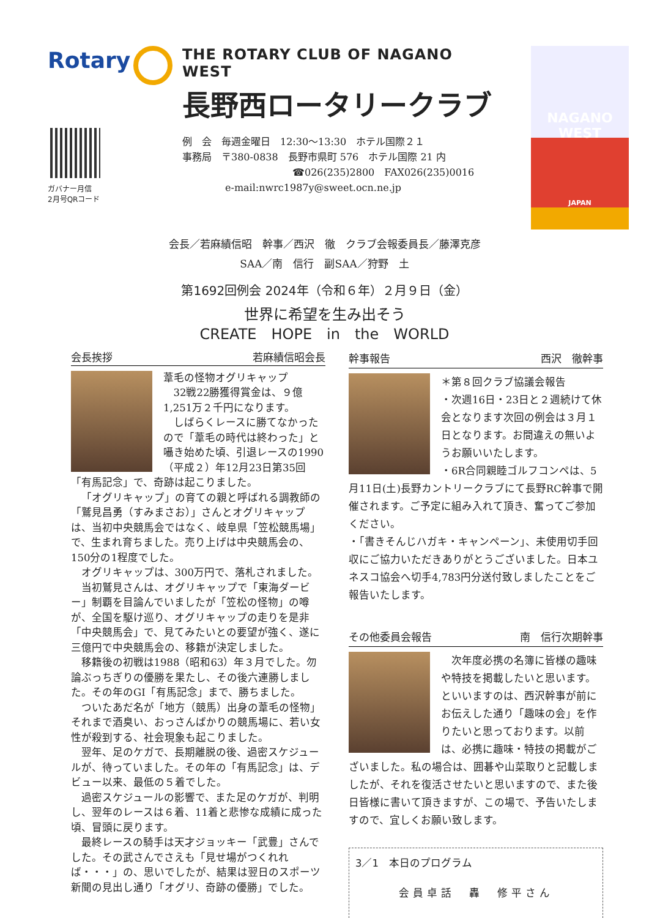Rotary
ガバナー月信
2月号QRコード
THE ROTARY CLUB OF NAGANO WEST
長野西ロータリークラブ
例　会　毎週金曜日　12:30～13:30　ホテル国際２１
事務局　〒380-0838　長野市県町 576　ホテル国際 21 内
☎026(235)2800　FAX026(235)0016
e-mail:nwrc1987y@sweet.ocn.ne.jp
NAGANO
WEST
JAPAN
会長／若麻績信昭　幹事／西沢　徹　クラブ会報委員長／藤澤克彦
SAA／南　信行　副SAA／狩野　土
第1692回例会 2024年（令和６年）２月９日（金）
世界に希望を生み出そう
CREATE　HOPE　in　the　WORLD
会長挨拶 若麻績信昭会長
葦毛の怪物オグリキャップ
32戦22勝獲得賞金は、９億1,251万２千円になります。
しばらくレースに勝てなかったので「葦毛の時代は終わった」と囁き始めた頃、引退レースの1990（平成２）年12月23日第35回「有馬記念」で、奇跡は起こりました。
「オグリキャップ」の育ての親と呼ばれる調教師の「鷲見昌勇（すみまさお）」さんとオグリキャップは、当初中央競馬会ではなく、岐阜県「笠松競馬場」で、生まれ育ちました。売り上げは中央競馬会の、150分の1程度でした。
オグリキャップは、300万円で、落札されました。
当初鷲見さんは、オグリキャップで「東海ダービー」制覇を目論んでいましたが「笠松の怪物」の噂が、全国を駆け巡り、オグリキャップの走りを是非「中央競馬会」で、見てみたいとの要望が強く、遂に三億円で中央競馬会の、移籍が決定しました。
移籍後の初戦は1988（昭和63）年３月でした。勿論ぶっちぎりの優勝を果たし、その後六連勝しました。その年のGI「有馬記念」まで、勝ちました。
ついたあだ名が「地方（競馬）出身の葦毛の怪物」それまで酒臭い、おっさんばかりの競馬場に、若い女性が殺到する、社会現象も起こりました。
翌年、足のケガで、長期離脱の後、過密スケジュールが、待っていました。その年の「有馬記念」は、デビュー以来、最低の５着でした。
過密スケジュールの影響で、また足のケガが、判明し、翌年のレースは６着、11着と悲惨な成績に成った頃、冒頭に戻ります。
最終レースの騎手は天才ジョッキー「武豊」さんでした。その武さんでさえも「見せ場がつくれれば・・・」の、思いでしたが、結果は翌日のスポーツ新聞の見出し通り「オグリ、奇跡の優勝」でした。
幹事報告 西沢　徹幹事
＊第８回クラブ協議会報告
・次週16日・23日と２週続けて休会となります次回の例会は３月１日となります。お間違えの無いようお願いいたします。
・6R合同親睦ゴルフコンペは、5月11日(土)長野カントリークラブにて長野RC幹事で開催されます。ご予定に組み入れて頂き、奮ってご参加ください。
・「書きそんじハガキ・キャンペーン」、未使用切手回収にご協力いただきありがとうございました。日本ユネスコ協会へ切手4,783円分送付致しましたことをご報告いたします。
その他委員会報告 南　信行次期幹事
次年度必携の名簿に皆様の趣味や特技を掲載したいと思います。といいますのは、西沢幹事が前にお伝えした通り「趣味の会」を作りたいと思っております。以前は、必携に趣味・特技の掲載がございました。私の場合は、囲碁や山菜取りと記載しましたが、それを復活させたいと思いますので、また後日皆様に書いて頂きますが、この場で、予告いたしますので、宜しくお願い致します。
3／1　本日のプログラム
会員卓話　轟　修平さん